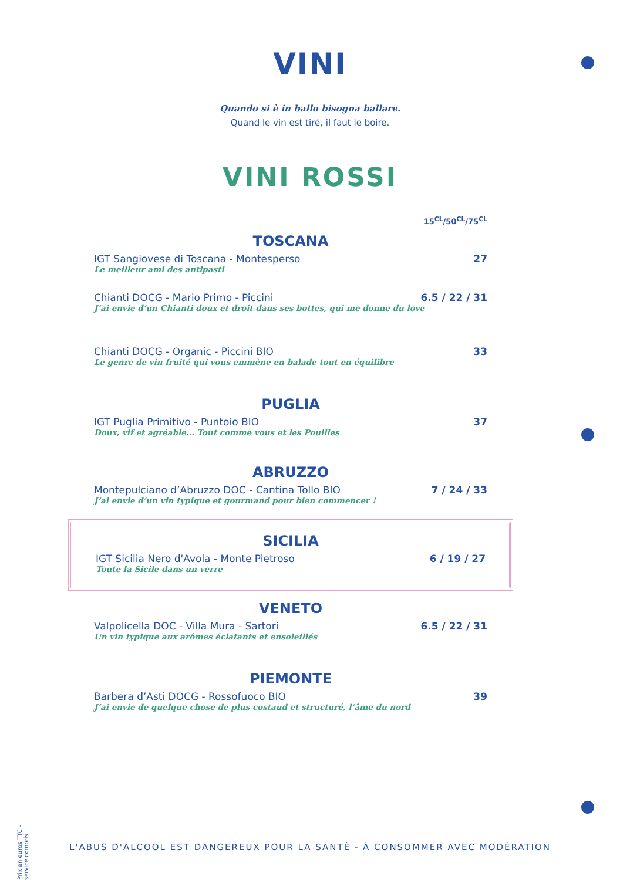VINI
Quando si è in ballo bisogna ballare.
Quand le vin est tiré, il faut le boire.
VINI ROSSI
15<sup>CL</sup>/50<sup>CL</sup>/75<sup>CL</sup>
TOSCANA
IGT Sangiovese di Toscana - Montesperso 27
Le meilleur ami des antipasti
Chianti DOCG - Mario Primo - Piccini 6.5 / 22 / 31
J’ai envie d’un Chianti doux et droit dans ses bottes, qui me donne du love
Chianti DOCG - Organic - Piccini BIO 33
Le genre de vin fruité qui vous emmène en balade tout en équilibre
PUGLIA
IGT Puglia Primitivo - Puntoio BIO 37
Doux, vif et agréable... Tout comme vous et les Pouilles
ABRUZZO
Montepulciano d’Abruzzo DOC - Cantina Tollo BIO 7 / 24 / 33
J’ai envie d’un vin typique et gourmand pour bien commencer !
SICILIA
IGT Sicilia Nero d'Avola - Monte Pietroso 6 / 19 / 27
Toute la Sicile dans un verre
VENETO
Valpolicella DOC - Villa Mura - Sartori 6.5 / 22 / 31
Un vin typique aux arômes éclatants et ensoleillés
PIEMONTE
Barbera d’Asti DOCG - Rossofuoco BIO 39
J’ai envie de quelque chose de plus costaud et structuré, l’âme du nord
Prix en euros TTC - service compris
L'ABUS D'ALCOOL EST DANGEREUX POUR LA SANTÉ - À CONSOMMER AVEC MODÉRATION